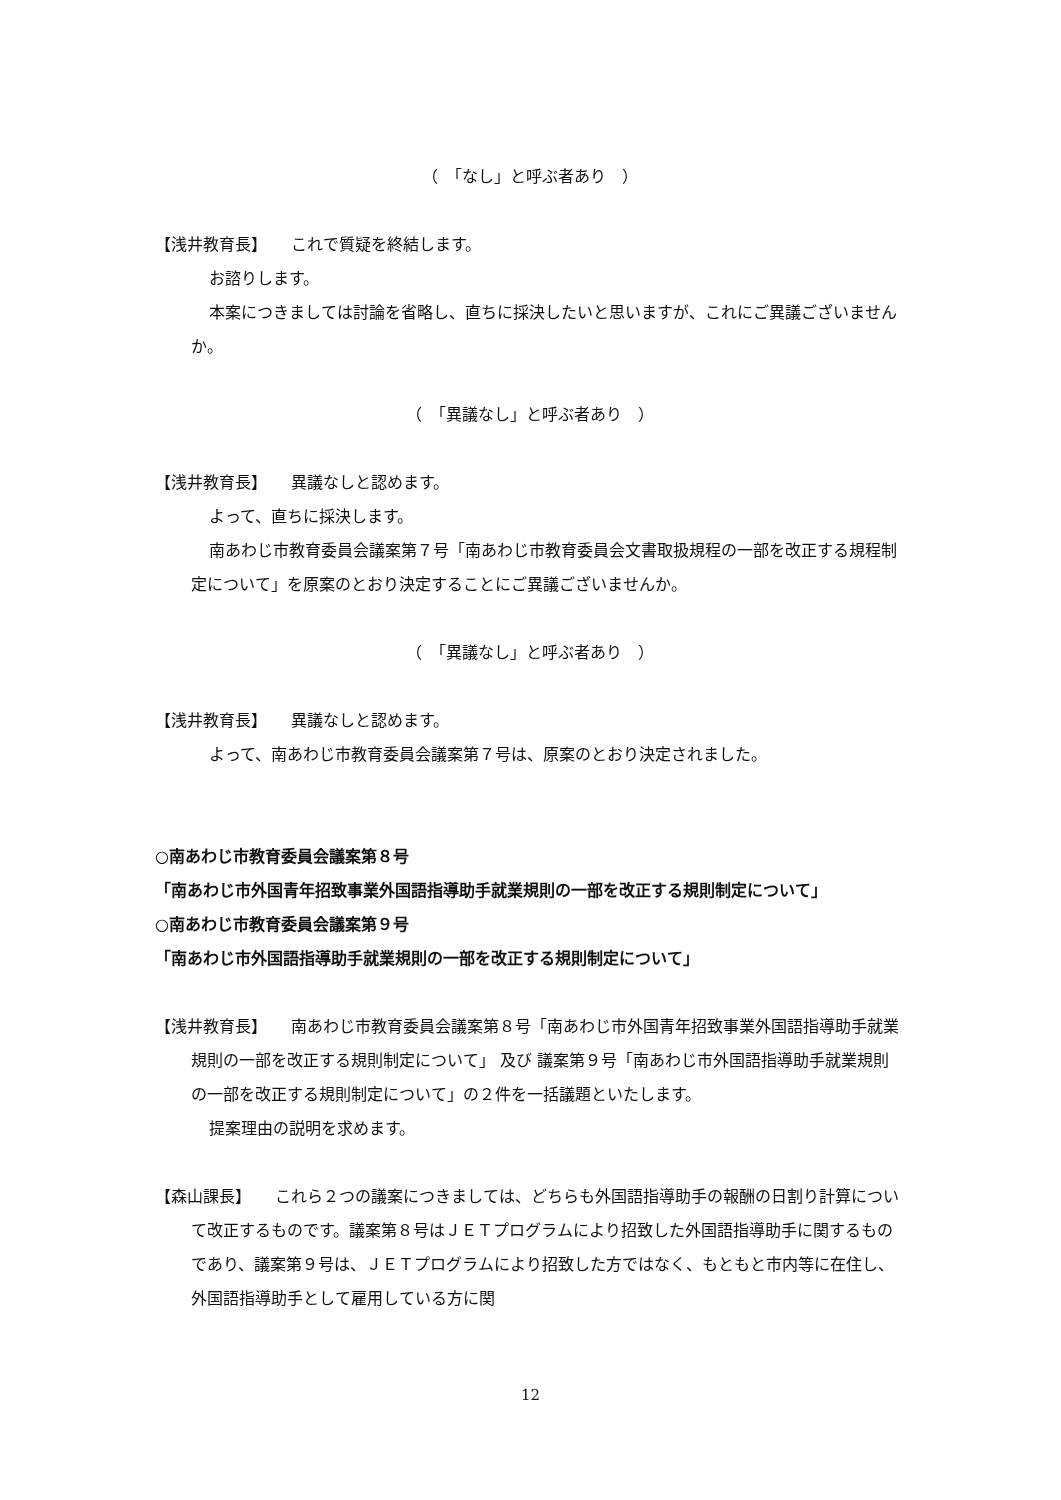（　「なし」と呼ぶ者あり　）
【浅井教育長】　　これで質疑を終結します。
お諮りします。
本案につきましては討論を省略し、直ちに採決したいと思いますが、これにご異議ございませんか。
（　「異議なし」と呼ぶ者あり　）
【浅井教育長】　　異議なしと認めます。
よって、直ちに採決します。
南あわじ市教育委員会議案第７号「南あわじ市教育委員会文書取扱規程の一部を改正する規程制定について」を原案のとおり決定することにご異議ございませんか。
（　「異議なし」と呼ぶ者あり　）
【浅井教育長】　　異議なしと認めます。
よって、南あわじ市教育委員会議案第７号は、原案のとおり決定されました。
○南あわじ市教育委員会議案第８号
「南あわじ市外国青年招致事業外国語指導助手就業規則の一部を改正する規則制定について」
○南あわじ市教育委員会議案第９号
「南あわじ市外国語指導助手就業規則の一部を改正する規則制定について」
【浅井教育長】　　南あわじ市教育委員会議案第８号「南あわじ市外国青年招致事業外国語指導助手就業規則の一部を改正する規則制定について」 及び 議案第９号「南あわじ市外国語指導助手就業規則の一部を改正する規則制定について」の２件を一括議題といたします。
提案理由の説明を求めます。
【森山課長】　　これら２つの議案につきましては、どちらも外国語指導助手の報酬の日割り計算について改正するものです。議案第８号はＪＥＴプログラムにより招致した外国語指導助手に関するものであり、議案第９号は、ＪＥＴプログラムにより招致した方ではなく、もともと市内等に在住し、外国語指導助手として雇用している方に関
12